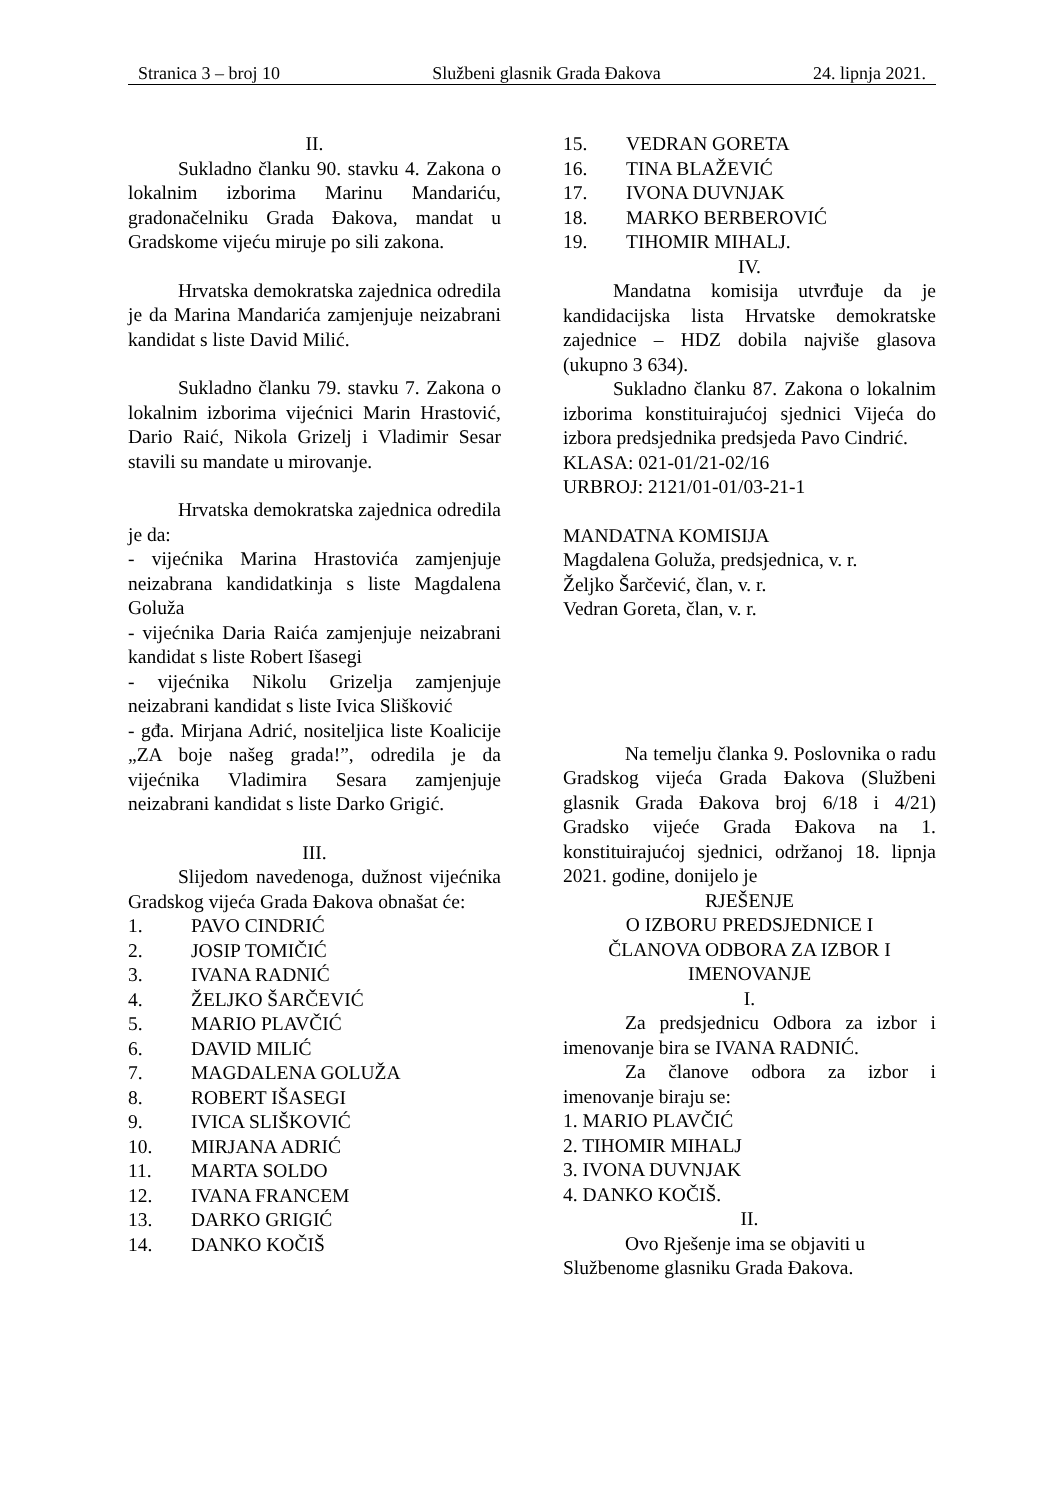Stranica 3 – broj 10 Službeni glasnik Grada Đakova 24. lipnja 2021.
II.
Sukladno članku 90. stavku 4. Zakona o lokalnim izborima Marinu Mandariću, gradonačelniku Grada Đakova, mandat u Gradskome vijeću miruje po sili zakona.
Hrvatska demokratska zajednica odredila je da Marina Mandarića zamjenjuje neizabrani kandidat s liste David Milić.
Sukladno članku 79. stavku 7. Zakona o lokalnim izborima vijećnici Marin Hrastović, Dario Raić, Nikola Grizelj i Vladimir Sesar stavili su mandate u mirovanje.
Hrvatska demokratska zajednica odredila je da:
- vijećnika Marina Hrastovića zamjenjuje neizabrana kandidatkinja s liste Magdalena Goluža
- vijećnika Daria Raića zamjenjuje neizabrani kandidat s liste Robert Išasegi
- vijećnika Nikolu Grizelja zamjenjuje neizabrani kandidat s liste Ivica Slišković
- gđa. Mirjana Adrić, nositeljica liste Koalicije „ZA boje našeg grada!”, odredila je da vijećnika Vladimira Sesara zamjenjuje neizabrani kandidat s liste Darko Grigić.
III.
Slijedom navedenoga, dužnost vijećnika Gradskog vijeća Grada Đakova obnašat će:
1. PAVO CINDRIĆ
2. JOSIP TOMIČIĆ
3. IVANA RADNIĆ
4. ŽELJKO ŠARČEVIĆ
5. MARIO PLAVČIĆ
6. DAVID MILIĆ
7. MAGDALENA GOLUŽA
8. ROBERT IŠASEGI
9. IVICA SLIŠKOVIĆ
10. MIRJANA ADRIĆ
11. MARTA SOLDO
12. IVANA FRANCEM
13. DARKO GRIGIĆ
14. DANKO KOČIŠ
15. VEDRAN GORETA
16. TINA BLAŽEVIĆ
17. IVONA DUVNJAK
18. MARKO BERBEROVIĆ
19. TIHOMIR MIHALJ.
IV.
Mandatna komisija utvrđuje da je kandidacijska lista Hrvatske demokratske zajednice – HDZ dobila najviše glasova (ukupno 3 634).
Sukladno članku 87. Zakona o lokalnim izborima konstituirajućoj sjednici Vijeća do izbora predsjednika predsjeda Pavo Cindrić.
KLASA: 021-01/21-02/16
URBROJ: 2121/01-01/03-21-1
MANDATNA KOMISIJA
Magdalena Goluža, predsjednica, v. r.
Željko Šarčević, član, v. r.
Vedran Goreta, član, v. r.
Na temelju članka 9. Poslovnika o radu Gradskog vijeća Grada Đakova (Službeni glasnik Grada Đakova broj 6/18 i 4/21) Gradsko vijeće Grada Đakova na 1. konstituirajućoj sjednici, održanoj 18. lipnja 2021. godine, donijelo je
RJEŠENJE
O IZBORU PREDSJEDNICE I
ČLANOVA ODBORA ZA IZBOR I
IMENOVANJE
I.
Za predsjednicu Odbora za izbor i imenovanje bira se IVANA RADNIĆ.
Za članove odbora za izbor i imenovanje biraju se:
1. MARIO PLAVČIĆ
2. TIHOMIR MIHALJ
3. IVONA DUVNJAK
4. DANKO KOČIŠ.
II.
Ovo Rješenje ima se objaviti u Službenome glasniku Grada Đakova.